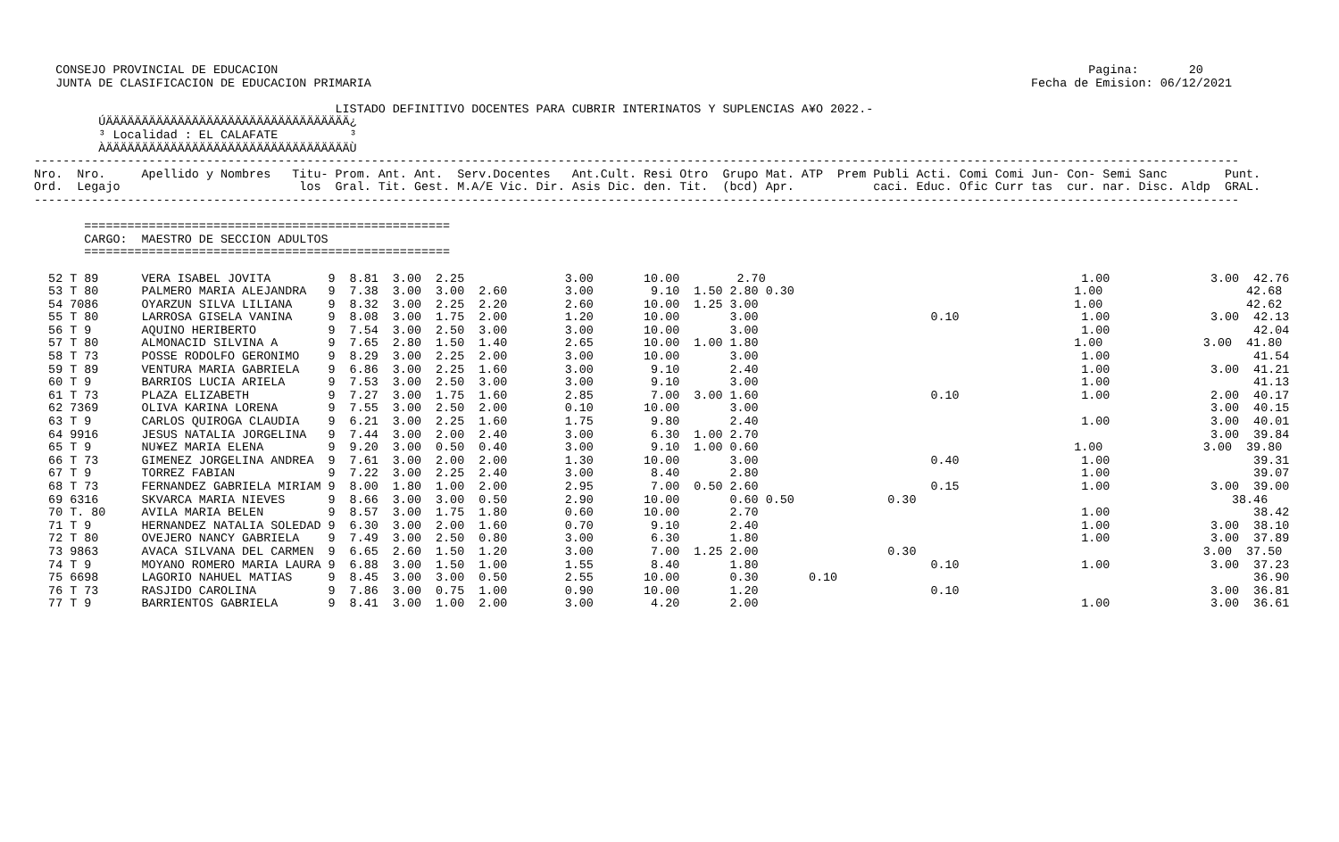CONSEJO PROVINCIAL DE EDUCACION                                                                                                                 Pagina:       20
    JUNTA DE CLASIFICACION DE EDUCACION PRIMARIA                                                                                            Fecha de Emision: 06/12/2021

                                           LISTADO DEFINITIVO DOCENTES PARA CUBRIR INTERINATOS Y SUPLENCIAS A¥O 2022.-
          ÚÄÄÄÄÄÄÄÄÄÄÄÄÄÄÄÄÄÄÄÄÄÄÄÄÄÄÄÄÄÄÄÄÄÄ¿
          ³ Localidad : EL CALAFATE          ³
          ÀÄÄÄÄÄÄÄÄÄÄÄÄÄÄÄÄÄÄÄÄÄÄÄÄÄÄÄÄÄÄÄÄÄÄÙ
 ------------------------------------------------------------------------------------------------------------------------------------------------------------------------
 Nro.  Nro.     Apellido y Nombres   Titu- Prom. Ant. Ant.  Serv.Docentes   Ant.Cult. Resi Otro  Grupo Mat. ATP  Prem Publi Acti. Comi Comi Jun- Con- Semi Sanc        Punt.
 Ord.  Legajo                         los  Gral. Tit. Gest. M.A/E Vic. Dir. Asis Dic. den. Tit.  (bcd) Apr.           caci. Educ. Ofic Curr tas  cur. nar. Disc. Aldp  GRAL.
 ------------------------------------------------------------------------------------------------------------------------------------------------------------------------

        ===================================================
        CARGO:  MAESTRO DE SECCION ADULTOS
        ===================================================

   52 T 89      VERA ISABEL JOVITA        9  8.81  3.00  2.25              3.00       10.00        2.70                                            1.00              3.00  42.76
   53 T 80      PALMERO MARIA ALEJANDRA   9  7.38  3.00  3.00  2.60        3.00        9.10  1.50 2.80 0.30                                       1.00                    42.68
   54 7086      OYARZUN SILVA LILIANA     9  8.32  3.00  2.25  2.20        2.60       10.00  1.25 3.00                                            1.00                    42.62
   55 T 80      LARROSA GISELA VANINA     9  8.08  3.00  1.75  2.00        1.20       10.00       3.00                        0.10                 1.00              3.00  42.13
   56 T 9       AQUINO HERIBERTO          9  7.54  3.00  2.50  3.00        3.00       10.00       3.00                                             1.00                    42.04
   57 T 80      ALMONACID SILVINA A       9  7.65  2.80  1.50  1.40        2.65       10.00  1.00 1.80                                            1.00              3.00  41.80
   58 T 73      POSSE RODOLFO GERONIMO    9  8.29  3.00  2.25  2.00        3.00       10.00       3.00                                             1.00                    41.54
   59 T 89      VENTURA MARIA GABRIELA    9  6.86  3.00  2.25  1.60        3.00        9.10       2.40                                             1.00              3.00  41.21
   60 T 9       BARRIOS LUCIA ARIELA      9  7.53  3.00  2.50  3.00        3.00        9.10       3.00                                             1.00                    41.13
   61 T 73      PLAZA ELIZABETH           9  7.27  3.00  1.75  1.60        2.85        7.00  3.00 1.60                        0.10                 1.00              2.00  40.17
   62 7369      OLIVA KARINA LORENA       9  7.55  3.00  2.50  2.00        0.10       10.00       3.00                                                               3.00  40.15
   63 T 9       CARLOS QUIROGA CLAUDIA    9  6.21  3.00  2.25  1.60        1.75        9.80       2.40                                             1.00              3.00  40.01
   64 9916      JESUS NATALIA JORGELINA   9  7.44  3.00  2.00  2.40        3.00        6.30  1.00 2.70                                                               3.00  39.84
   65 T 9       NU¥EZ MARIA ELENA         9  9.20  3.00  0.50  0.40        3.00        9.10  1.00 0.60                                            1.00              3.00  39.80
   66 T 73      GIMENEZ JORGELINA ANDREA  9  7.61  3.00  2.00  2.00        1.30       10.00       3.00                        0.40                 1.00                    39.31
   67 T 9       TORREZ FABIAN             9  7.22  3.00  2.25  2.40        3.00        8.40       2.80                                             1.00                    39.07
   68 T 73      FERNANDEZ GABRIELA MIRIAM 9  8.00  1.80  1.00  2.00        2.95        7.00  0.50 2.60                        0.15                 1.00              3.00  39.00
   69 6316      SKVARCA MARIA NIEVES      9  8.66  3.00  3.00  0.50        2.90       10.00       0.60 0.50             0.30                                            38.46
   70 T. 80     AVILA MARIA BELEN         9  8.57  3.00  1.75  1.80        0.60       10.00       2.70                                             1.00                    38.42
   71 T 9       HERNANDEZ NATALIA SOLEDAD 9  6.30  3.00  2.00  1.60        0.70        9.10       2.40                                             1.00              3.00  38.10
   72 T 80      OVEJERO NANCY GABRIELA    9  7.49  3.00  2.50  0.80        3.00        6.30       1.80                                             1.00              3.00  37.89
   73 9863      AVACA SILVANA DEL CARMEN  9  6.65  2.60  1.50  1.20        3.00        7.00  1.25 2.00                  0.30                                        3.00  37.50
   74 T 9       MOYANO ROMERO MARIA LAURA 9  6.88  3.00  1.50  1.00        1.55        8.40       1.80                        0.10                 1.00              3.00  37.23
   75 6698      LAGORIO NAHUEL MATIAS     9  8.45  3.00  3.00  0.50        2.55       10.00       0.30       0.10                                                          36.90
   76 T 73      RASJIDO CAROLINA          9  7.86  3.00  0.75  1.00        0.90       10.00       1.20                        0.10                                   3.00  36.81
   77 T 9       BARRIENTOS GABRIELA       9  8.41  3.00  1.00  2.00        3.00        4.20       2.00                                             1.00              3.00  36.61